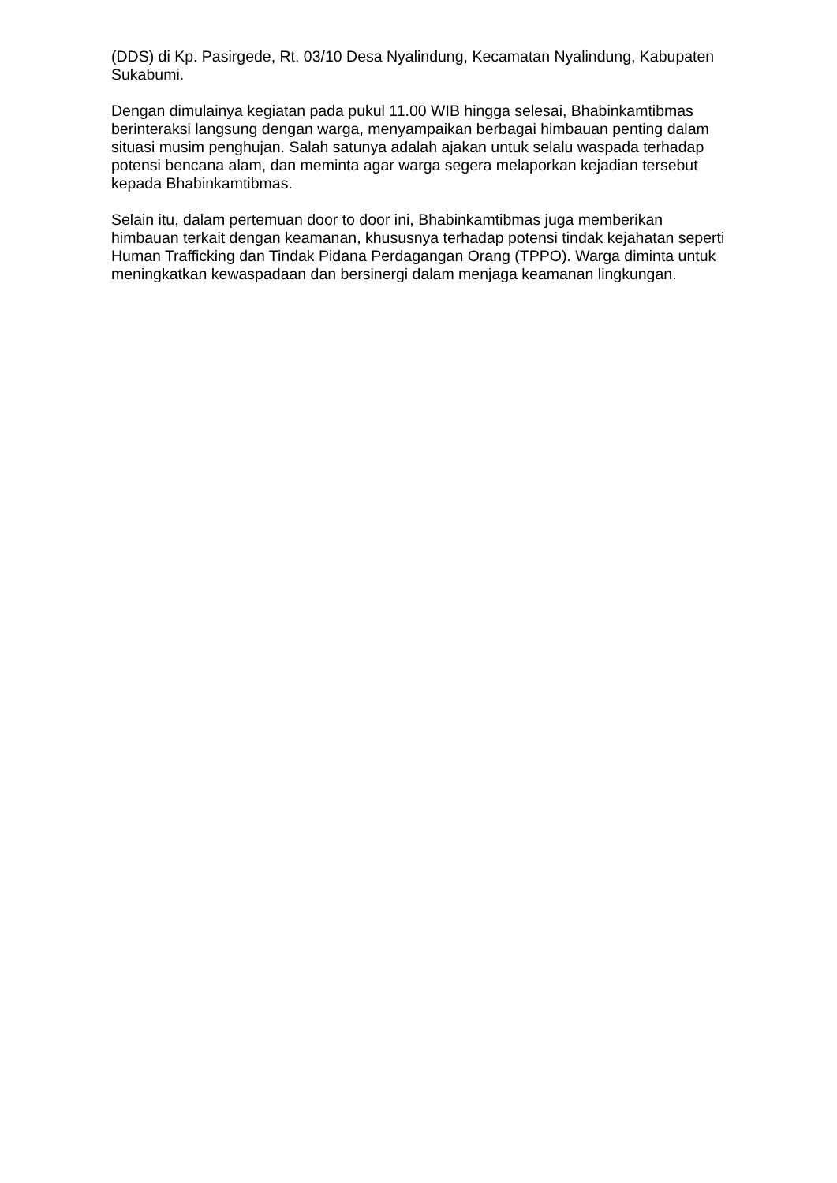(DDS) di Kp. Pasirgede, Rt. 03/10 Desa Nyalindung, Kecamatan Nyalindung, Kabupaten Sukabumi.
Dengan dimulainya kegiatan pada pukul 11.00 WIB hingga selesai, Bhabinkamtibmas berinteraksi langsung dengan warga, menyampaikan berbagai himbauan penting dalam situasi musim penghujan. Salah satunya adalah ajakan untuk selalu waspada terhadap potensi bencana alam, dan meminta agar warga segera melaporkan kejadian tersebut kepada Bhabinkamtibmas.
Selain itu, dalam pertemuan door to door ini, Bhabinkamtibmas juga memberikan himbauan terkait dengan keamanan, khususnya terhadap potensi tindak kejahatan seperti Human Trafficking dan Tindak Pidana Perdagangan Orang (TPPO). Warga diminta untuk meningkatkan kewaspadaan dan bersinergi dalam menjaga keamanan lingkungan.